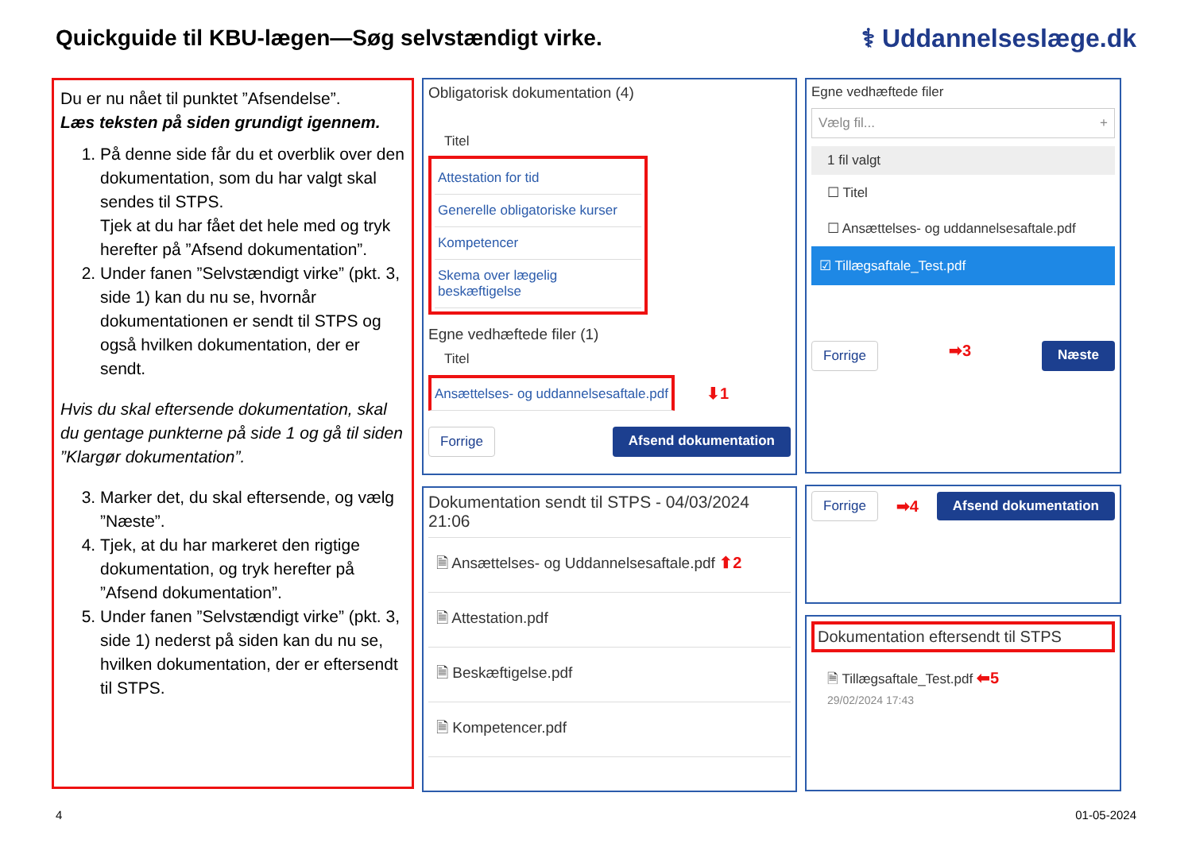Quickguide til KBU-lægen—Søg selvstændigt virke.
⚕ Uddannelseslæge.dk
Du er nu nået til punktet ”Afsendelse”.
Læs teksten på siden grundigt igennem.
1. På denne side får du et overblik over den dokumentation, som du har valgt skal sendes til STPS.
Tjek at du har fået det hele med og tryk herefter på ”Afsend dokumentation”.
2. Under fanen ”Selvstændigt virke” (pkt. 3, side 1) kan du nu se, hvornår dokumentationen er sendt til STPS og også hvilken dokumentation, der er sendt.
Hvis du skal eftersende dokumentation, skal du gentage punkterne på side 1 og gå til siden ”Klargør dokumentation”.
3. Marker det, du skal eftersende, og vælg ”Næste”.
4. Tjek, at du har markeret den rigtige dokumentation, og tryk herefter på ”Afsend dokumentation”.
5. Under fanen ”Selvstændigt virke” (pkt. 3, side 1) nederst på siden kan du nu se, hvilken dokumentation, der er eftersendt til STPS.
Obligatorisk dokumentation (4)
Titel
Attestation for tid
Generelle obligatoriske kurser
Kompetencer
Skema over lægelig beskæftigelse
Egne vedhæftede filer (1)
Titel
Ansættelses- og uddannelsesaftale.pdf
⬇1
Forrige Afsend dokumentation
Dokumentation sendt til STPS - 04/03/2024 21:06
🗎 Ansættelses- og Uddannelsesaftale.pdf ⬆2
🗎 Attestation.pdf
🗎 Beskæftigelse.pdf
🗎 Kompetencer.pdf
Egne vedhæftede filer
Vælg fil... +
1 fil valgt
☐ Titel
☐ Ansættelses- og uddannelsesaftale.pdf
☑ Tillægsaftale_Test.pdf
Forrige ➡3 Næste
Forrige ➡4 Afsend dokumentation
Dokumentation eftersendt til STPS
🗎 Tillægsaftale_Test.pdf ⬅5
29/02/2024 17:43
4 01-05-2024